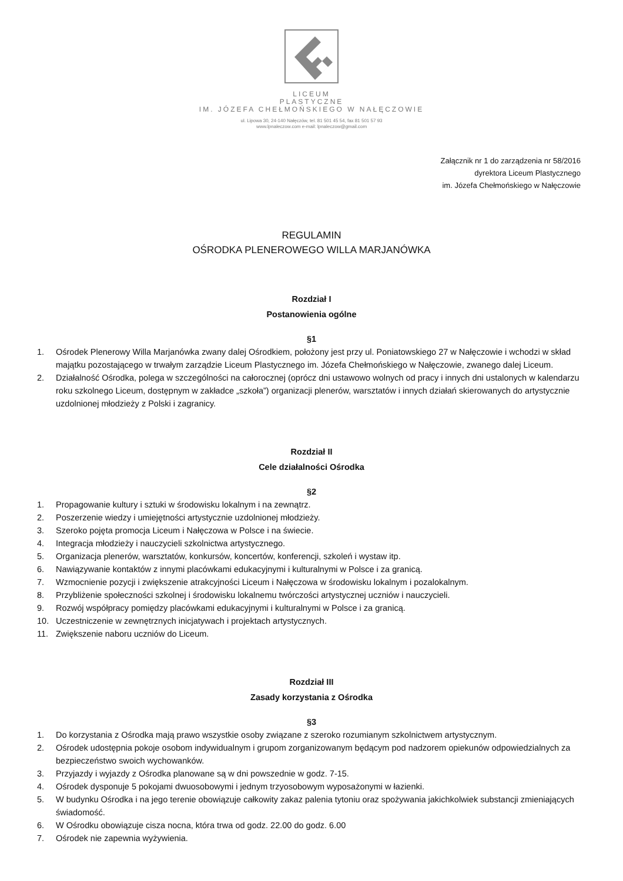LICEUM
PLASTYCZNE
IM. JÓZEFA CHEŁMOŃSKIEGO W NAŁĘCZOWIE
ul. Lipowa 30, 24-140 Nałęczów, tel. 81 501 45 54, fax 81 501 57 93
www.lpnaleczow.com e-mail: lpnaleczow@gmail.com
Załącznik nr 1 do zarządzenia nr 58/2016
dyrektora Liceum Plastycznego
im. Józefa Chełmońskiego w Nałęczowie
REGULAMIN
OŚRODKA PLENEROWEGO WILLA MARJANÓWKA
Rozdział I
Postanowienia ogólne
§1
1. Ośrodek Plenerowy Willa Marjanówka zwany dalej Ośrodkiem, położony jest przy ul. Poniatowskiego 27 w Nałęczowie i wchodzi w skład majątku pozostającego w trwałym zarządzie Liceum Plastycznego im. Józefa Chełmońskiego w Nałęczowie, zwanego dalej Liceum.
2. Działalność Ośrodka, polega w szczególności na całorocznej (oprócz dni ustawowo wolnych od pracy i innych dni ustalonych w kalendarzu roku szkolnego Liceum, dostępnym w zakładce „szkoła”) organizacji plenerów, warsztatów i innych działań skierowanych do artystycznie uzdolnionej młodzieży z Polski i zagranicy.
Rozdział II
Cele działalności Ośrodka
§2
1. Propagowanie kultury i sztuki w środowisku lokalnym i na zewnątrz.
2. Poszerzenie wiedzy i umiejętności artystycznie uzdolnionej młodzieży.
3. Szeroko pojęta promocja Liceum i Nałęczowa w Polsce i na świecie.
4. Integracja młodzieży i nauczycieli szkolnictwa artystycznego.
5. Organizacja plenerów, warsztatów, konkursów, koncertów, konferencji, szkoleń i wystaw itp.
6. Nawiązywanie kontaktów z innymi placówkami edukacyjnymi i kulturalnymi w Polsce i za granicą.
7. Wzmocnienie pozycji i zwiększenie atrakcyjności Liceum i Nałęczowa w środowisku lokalnym i pozalokalnym.
8. Przybliżenie społeczności szkolnej i środowisku lokalnemu twórczości artystycznej uczniów i nauczycieli.
9. Rozwój współpracy pomiędzy placówkami edukacyjnymi i kulturalnymi w Polsce i za granicą.
10. Uczestniczenie w zewnętrznych inicjatywach i projektach artystycznych.
11. Zwiększenie naboru uczniów do Liceum.
Rozdział III
Zasady korzystania z Ośrodka
§3
1. Do korzystania z Ośrodka mają prawo wszystkie osoby związane z szeroko rozumianym szkolnictwem artystycznym.
2. Ośrodek udostępnia pokoje osobom indywidualnym i grupom zorganizowanym będącym pod nadzorem opiekunów odpowiedzialnych za bezpieczeństwo swoich wychowanków.
3. Przyjazdy i wyjazdy z Ośrodka planowane są w dni powszednie w godz. 7-15.
4. Ośrodek dysponuje 5 pokojami dwuosobowymi i jednym trzyosobowym wyposażonymi w łazienki.
5. W budynku Ośrodka i na jego terenie obowiązuje całkowity zakaz palenia tytoniu oraz spożywania jakichkolwiek substancji zmieniających świadomość.
6. W Ośrodku obowiązuje cisza nocna, która trwa od godz. 22.00 do godz. 6.00
7. Ośrodek nie zapewnia wyżywienia.